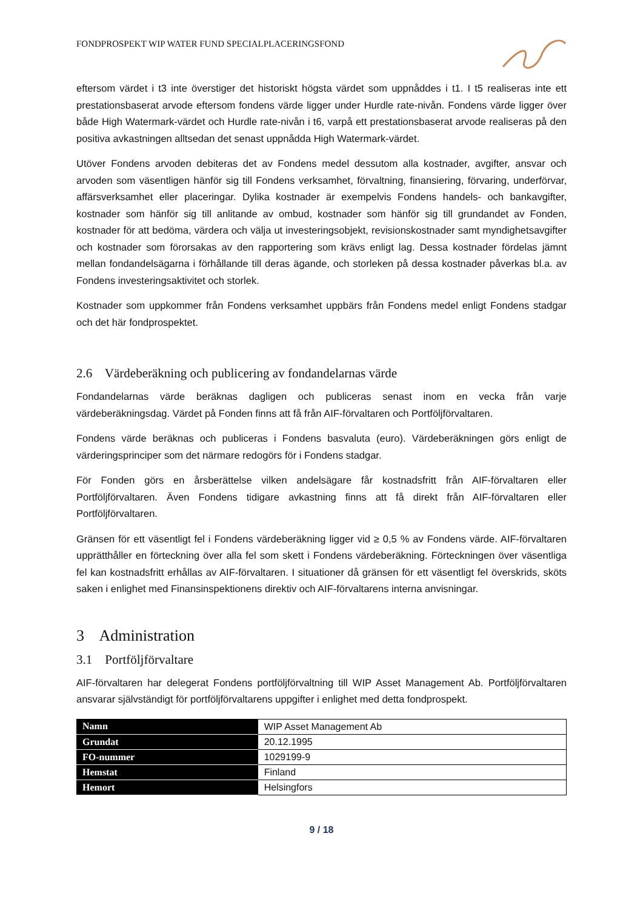FONDPROSPEKT WIP WATER FUND SPECIALPLACERINGSFOND
eftersom värdet i t3 inte överstiger det historiskt högsta värdet som uppnåddes i t1. I t5 realiseras inte ett prestationsbaserat arvode eftersom fondens värde ligger under Hurdle rate-nivån. Fondens värde ligger över både High Watermark-värdet och Hurdle rate-nivån i t6, varpå ett prestationsbaserat arvode realiseras på den positiva avkastningen alltsedan det senast uppnådda High Watermark-värdet.
Utöver Fondens arvoden debiteras det av Fondens medel dessutom alla kostnader, avgifter, ansvar och arvoden som väsentligen hänför sig till Fondens verksamhet, förvaltning, finansiering, förvaring, underförvar, affärsverksamhet eller placeringar. Dylika kostnader är exempelvis Fondens handels- och bankavgifter, kostnader som hänför sig till anlitande av ombud, kostnader som hänför sig till grundandet av Fonden, kostnader för att bedöma, värdera och välja ut investeringsobjekt, revisionskostnader samt myndighetsavgifter och kostnader som förorsakas av den rapportering som krävs enligt lag. Dessa kostnader fördelas jämnt mellan fondandelsägarna i förhållande till deras ägande, och storleken på dessa kostnader påverkas bl.a. av Fondens investeringsaktivitet och storlek.
Kostnader som uppkommer från Fondens verksamhet uppbärs från Fondens medel enligt Fondens stadgar och det här fondprospektet.
2.6 Värdeberäkning och publicering av fondandelarnas värde
Fondandelarnas värde beräknas dagligen och publiceras senast inom en vecka från varje värdeberäkningsdag. Värdet på Fonden finns att få från AIF-förvaltaren och Portföljförvaltaren.
Fondens värde beräknas och publiceras i Fondens basvaluta (euro). Värdeberäkningen görs enligt de värderingsprinciper som det närmare redogörs för i Fondens stadgar.
För Fonden görs en årsberättelse vilken andelsägare får kostnadsfritt från AIF-förvaltaren eller Portföljförvaltaren. Även Fondens tidigare avkastning finns att få direkt från AIF-förvaltaren eller Portföljförvaltaren.
Gränsen för ett väsentligt fel i Fondens värdeberäkning ligger vid ≥ 0,5 % av Fondens värde. AIF-förvaltaren upprätthåller en förteckning över alla fel som skett i Fondens värdeberäkning. Förteckningen över väsentliga fel kan kostnadsfritt erhållas av AIF-förvaltaren. I situationer då gränsen för ett väsentligt fel överskrids, sköts saken i enlighet med Finansinspektionens direktiv och AIF-förvaltarens interna anvisningar.
3 Administration
3.1 Portföljförvaltare
AIF-förvaltaren har delegerat Fondens portföljförvaltning till WIP Asset Management Ab. Portföljförvaltaren ansvarar självständigt för portföljförvaltarens uppgifter i enlighet med detta fondprospekt.
| Namn | WIP Asset Management Ab |
| Grundat | 20.12.1995 |
| FO-nummer | 1029199-9 |
| Hemstat | Finland |
| Hemort | Helsingfors |
9 / 18